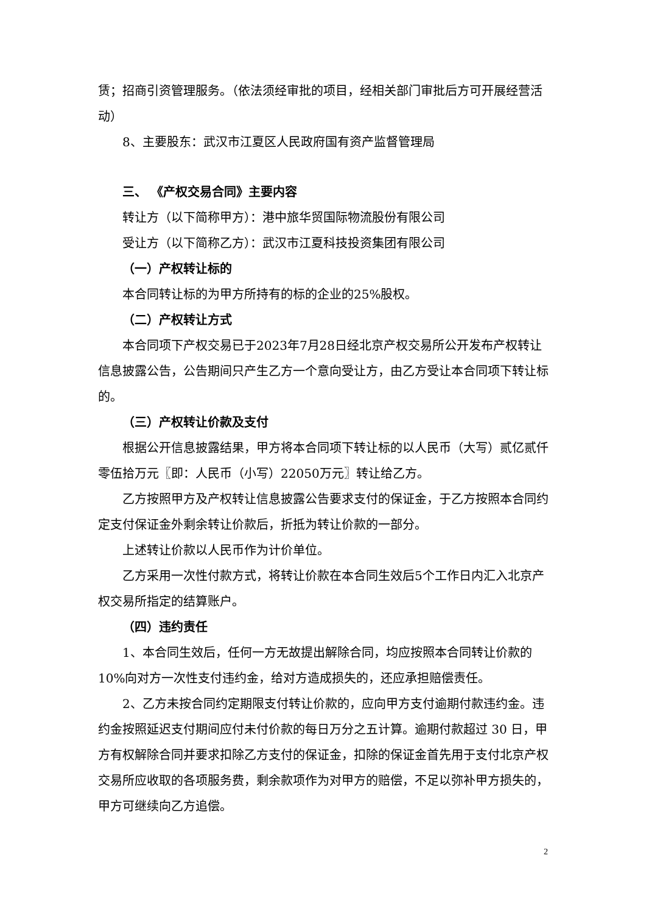赁；招商引资管理服务。（依法须经审批的项目，经相关部门审批后方可开展经营活动）
8、主要股东：武汉市江夏区人民政府国有资产监督管理局
三、 《产权交易合同》主要内容
转让方（以下简称甲方）：港中旅华贸国际物流股份有限公司
受让方（以下简称乙方）：武汉市江夏科技投资集团有限公司
（一）产权转让标的
本合同转让标的为甲方所持有的标的企业的25%股权。
（二）产权转让方式
本合同项下产权交易已于2023年7月28日经北京产权交易所公开发布产权转让信息披露公告，公告期间只产生乙方一个意向受让方，由乙方受让本合同项下转让标的。
（三）产权转让价款及支付
根据公开信息披露结果，甲方将本合同项下转让标的以人民币（大写）贰亿贰仟零伍拾万元〖即：人民币（小写）22050万元〗转让给乙方。
乙方按照甲方及产权转让信息披露公告要求支付的保证金，于乙方按照本合同约定支付保证金外剩余转让价款后，折抵为转让价款的一部分。
上述转让价款以人民币作为计价单位。
乙方采用一次性付款方式，将转让价款在本合同生效后5个工作日内汇入北京产权交易所指定的结算账户。
（四）违约责任
1、本合同生效后，任何一方无故提出解除合同，均应按照本合同转让价款的 10%向对方一次性支付违约金，给对方造成损失的，还应承担赔偿责任。
2、乙方未按合同约定期限支付转让价款的，应向甲方支付逾期付款违约金。违约金按照延迟支付期间应付未付价款的每日万分之五计算。逾期付款超过 30 日，甲方有权解除合同并要求扣除乙方支付的保证金，扣除的保证金首先用于支付北京产权交易所应收取的各项服务费，剩余款项作为对甲方的赔偿，不足以弥补甲方损失的，甲方可继续向乙方追偿。
2